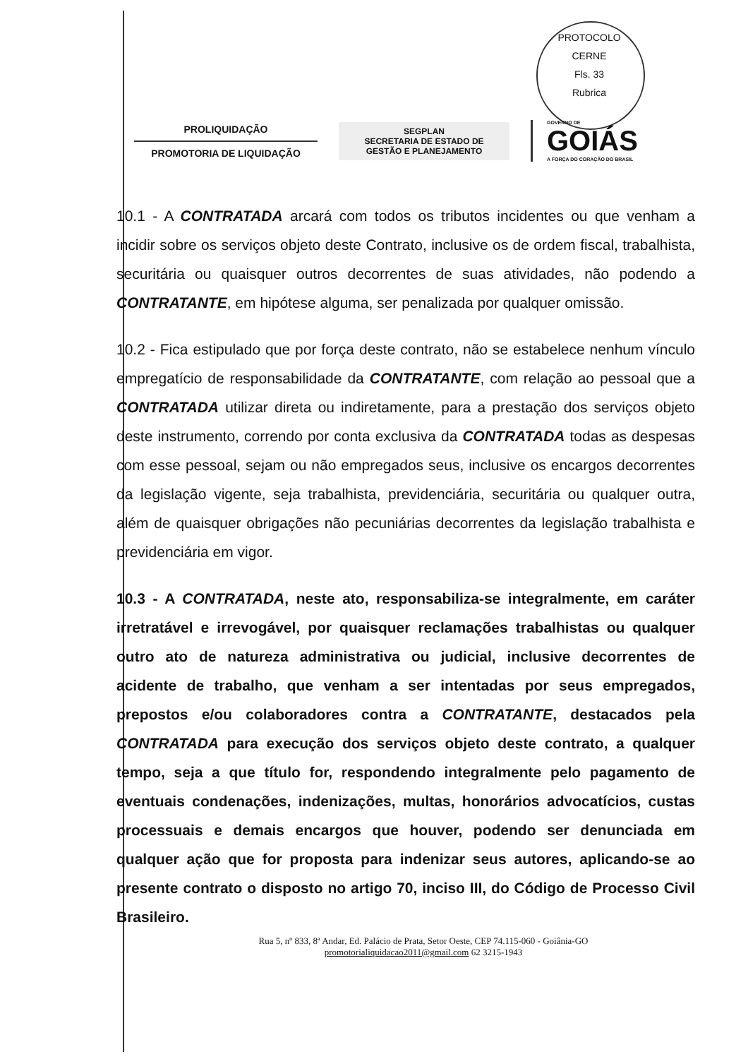PROTOCOLO CERNE
Fls. 33
Rubrica
PROLIQUIDAÇÃO
PROMOTORIA DE LIQUIDAÇÃO
SEGPLAN
SECRETARIA DE ESTADO DE
GESTÃO E PLANEJAMENTO
GOVERNO DE
GOIÁS
A FORÇA DO CORAÇÃO DO BRASIL
10.1 - A CONTRATADA arcará com todos os tributos incidentes ou que venham a incidir sobre os serviços objeto deste Contrato, inclusive os de ordem fiscal, trabalhista, securitária ou quaisquer outros decorrentes de suas atividades, não podendo a CONTRATANTE, em hipótese alguma, ser penalizada por qualquer omissão.
10.2 - Fica estipulado que por força deste contrato, não se estabelece nenhum vínculo empregatício de responsabilidade da CONTRATANTE, com relação ao pessoal que a CONTRATADA utilizar direta ou indiretamente, para a prestação dos serviços objeto deste instrumento, correndo por conta exclusiva da CONTRATADA todas as despesas com esse pessoal, sejam ou não empregados seus, inclusive os encargos decorrentes da legislação vigente, seja trabalhista, previdenciária, securitária ou qualquer outra, além de quaisquer obrigações não pecuniárias decorrentes da legislação trabalhista e previdenciária em vigor.
10.3 - A CONTRATADA, neste ato, responsabiliza-se integralmente, em caráter irretratável e irrevogável, por quaisquer reclamações trabalhistas ou qualquer outro ato de natureza administrativa ou judicial, inclusive decorrentes de acidente de trabalho, que venham a ser intentadas por seus empregados, prepostos e/ou colaboradores contra a CONTRATANTE, destacados pela CONTRATADA para execução dos serviços objeto deste contrato, a qualquer tempo, seja a que título for, respondendo integralmente pelo pagamento de eventuais condenações, indenizações, multas, honorários advocatícios, custas processuais e demais encargos que houver, podendo ser denunciada em qualquer ação que for proposta para indenizar seus autores, aplicando-se ao presente contrato o disposto no artigo 70, inciso III, do Código de Processo Civil Brasileiro.
Rua 5, nº 833, 8ª Andar, Ed. Palácio de Prata, Setor Oeste, CEP 74.115-060 - Goiânia-GO
promotorialiquidacao2011@gmail.com 62 3215-1943